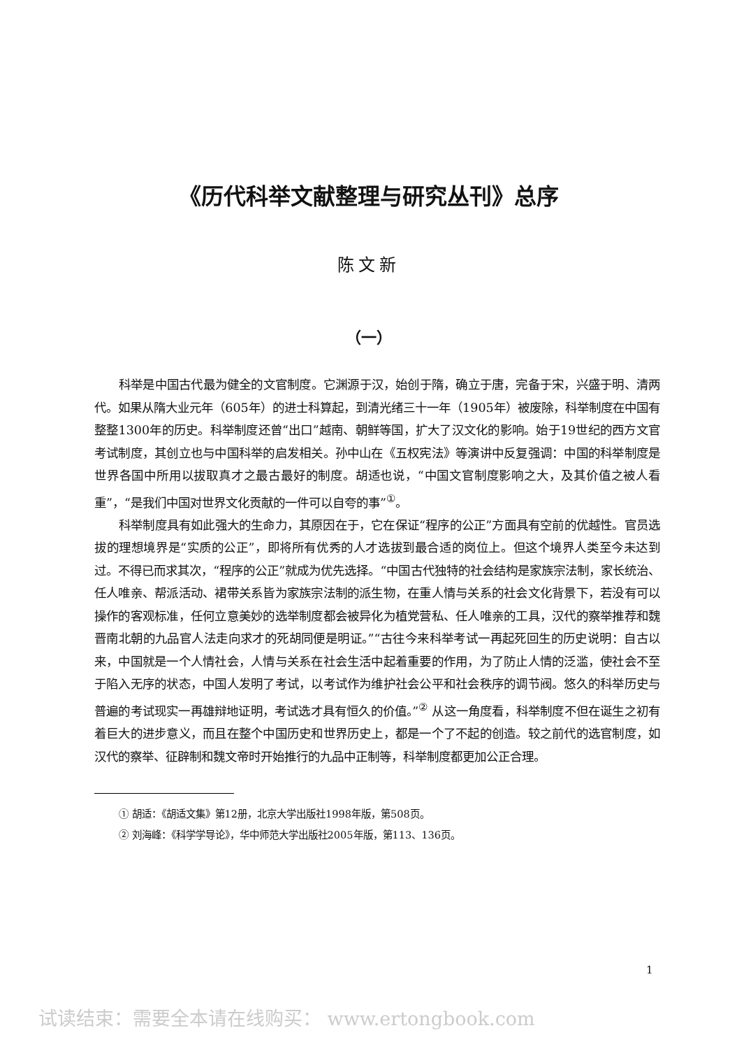《历代科举文献整理与研究丛刊》总序
陈文新
（一）
科举是中国古代最为健全的文官制度。它渊源于汉，始创于隋，确立于唐，完备于宋，兴盛于明、清两代。如果从隋大业元年（605年）的进士科算起，到清光绪三十一年（1905年）被废除，科举制度在中国有整整1300年的历史。科举制度还曾“出口”越南、朝鲜等国，扩大了汉文化的影响。始于19世纪的西方文官考试制度，其创立也与中国科举的启发相关。孙中山在《五权宪法》等演讲中反复强调：中国的科举制度是世界各国中所用以拔取真才之最古最好的制度。胡适也说，“中国文官制度影响之大，及其价值之被人看重”，“是我们中国对世界文化贡献的一件可以自夸的事”<sup>①</sup>。
科举制度具有如此强大的生命力，其原因在于，它在保证“程序的公正”方面具有空前的优越性。官员选拔的理想境界是“实质的公正”，即将所有优秀的人才选拔到最合适的岗位上。但这个境界人类至今未达到过。不得已而求其次，“程序的公正”就成为优先选择。“中国古代独特的社会结构是家族宗法制，家长统治、任人唯亲、帮派活动、裙带关系皆为家族宗法制的派生物，在重人情与关系的社会文化背景下，若没有可以操作的客观标准，任何立意美妙的选举制度都会被异化为植党营私、任人唯亲的工具，汉代的察举推荐和魏晋南北朝的九品官人法走向求才的死胡同便是明证。”“古往今来科举考试一再起死回生的历史说明：自古以来，中国就是一个人情社会，人情与关系在社会生活中起着重要的作用，为了防止人情的泛滥，使社会不至于陷入无序的状态，中国人发明了考试，以考试作为维护社会公平和社会秩序的调节阀。悠久的科举历史与普遍的考试现实一再雄辩地证明，考试选才具有恒久的价值。”<sup>②</sup> 从这一角度看，科举制度不但在诞生之初有着巨大的进步意义，而且在整个中国历史和世界历史上，都是一个了不起的创造。较之前代的选官制度，如汉代的察举、征辟制和魏文帝时开始推行的九品中正制等，科举制度都更加公正合理。
① 胡适：《胡适文集》第12册，北京大学出版社1998年版，第508页。
② 刘海峰：《科学学导论》，华中师范大学出版社2005年版，第113、136页。
1
试读结束：需要全本请在线购买： www.ertongbook.com